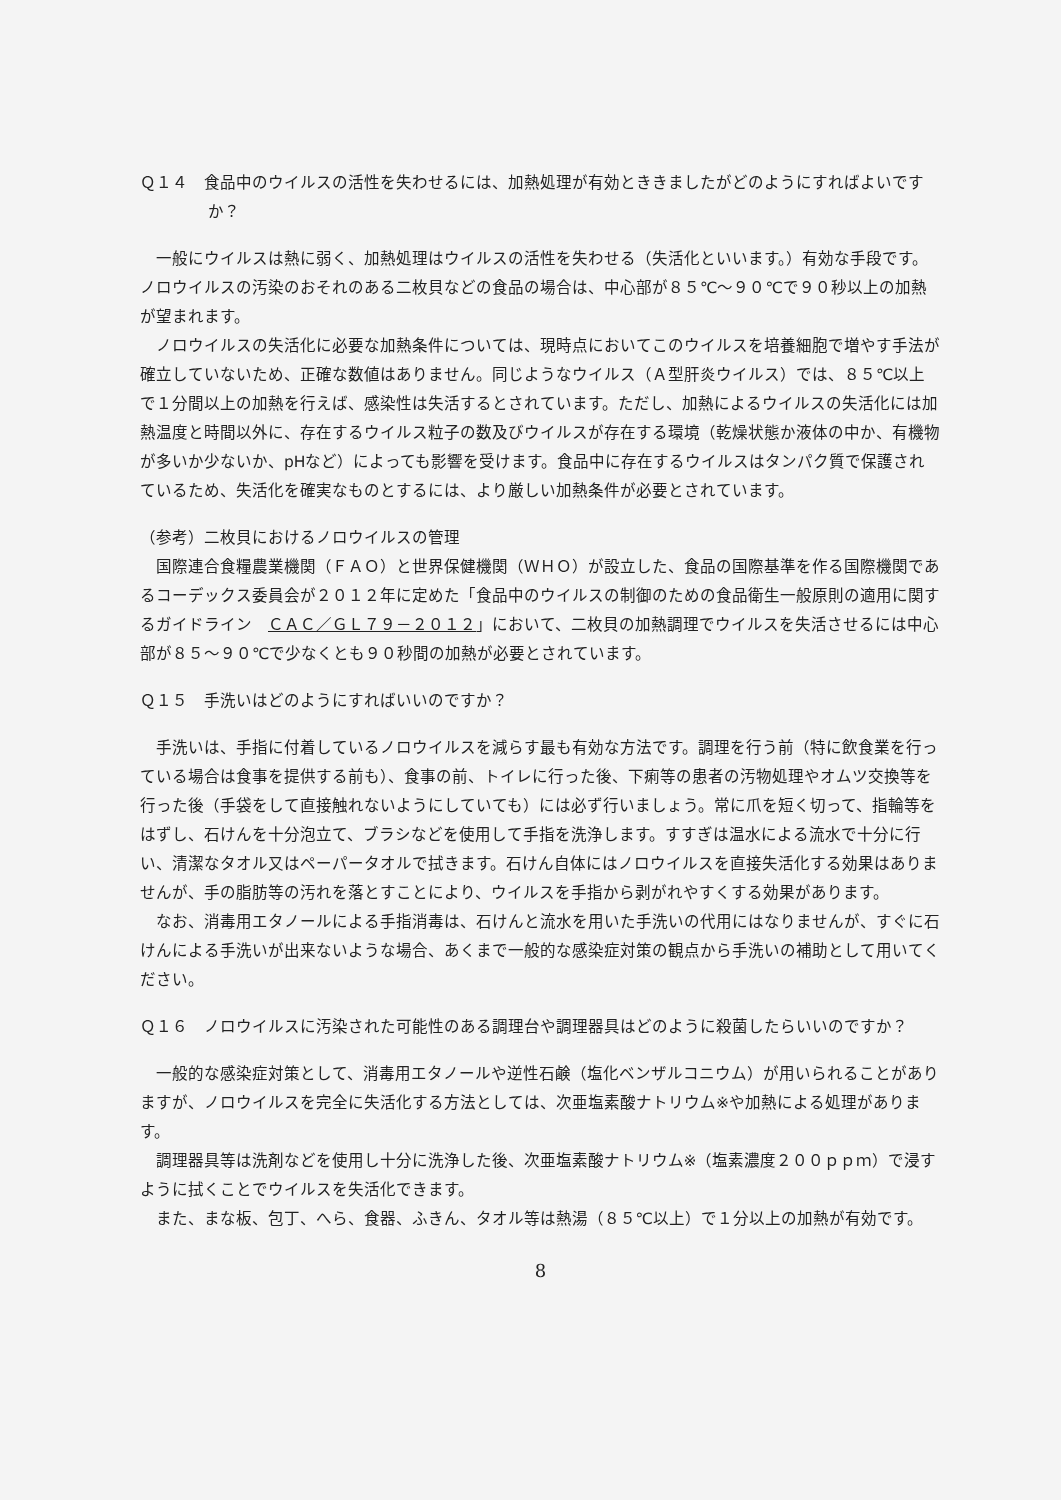Ｑ１４　食品中のウイルスの活性を失わせるには、加熱処理が有効とききましたがどのようにすればよいですか？
一般にウイルスは熱に弱く、加熱処理はウイルスの活性を失わせる（失活化といいます。）有効な手段です。ノロウイルスの汚染のおそれのある二枚貝などの食品の場合は、中心部が８５℃～９０℃で９０秒以上の加熱が望まれます。
ノロウイルスの失活化に必要な加熱条件については、現時点においてこのウイルスを培養細胞で増やす手法が確立していないため、正確な数値はありません。同じようなウイルス（Ａ型肝炎ウイルス）では、８５℃以上で１分間以上の加熱を行えば、感染性は失活するとされています。ただし、加熱によるウイルスの失活化には加熱温度と時間以外に、存在するウイルス粒子の数及びウイルスが存在する環境（乾燥状態か液体の中か、有機物が多いか少ないか、pHなど）によっても影響を受けます。食品中に存在するウイルスはタンパク質で保護されているため、失活化を確実なものとするには、より厳しい加熱条件が必要とされています。
（参考）二枚貝におけるノロウイルスの管理
国際連合食糧農業機関（ＦＡＯ）と世界保健機関（ＷＨＯ）が設立した、食品の国際基準を作る国際機関であるコーデックス委員会が２０１２年に定めた「食品中のウイルスの制御のための食品衛生一般原則の適用に関するガイドライン　ＣＡＣ／ＧＬ７９－２０１２」において、二枚貝の加熱調理でウイルスを失活させるには中心部が８５～９０℃で少なくとも９０秒間の加熱が必要とされています。
Ｑ１５　手洗いはどのようにすればいいのですか？
手洗いは、手指に付着しているノロウイルスを減らす最も有効な方法です。調理を行う前（特に飲食業を行っている場合は食事を提供する前も）、食事の前、トイレに行った後、下痢等の患者の汚物処理やオムツ交換等を行った後（手袋をして直接触れないようにしていても）には必ず行いましょう。常に爪を短く切って、指輪等をはずし、石けんを十分泡立て、ブラシなどを使用して手指を洗浄します。すすぎは温水による流水で十分に行い、清潔なタオル又はペーパータオルで拭きます。石けん自体にはノロウイルスを直接失活化する効果はありませんが、手の脂肪等の汚れを落とすことにより、ウイルスを手指から剥がれやすくする効果があります。
なお、消毒用エタノールによる手指消毒は、石けんと流水を用いた手洗いの代用にはなりませんが、すぐに石けんによる手洗いが出来ないような場合、あくまで一般的な感染症対策の観点から手洗いの補助として用いてください。
Ｑ１６　ノロウイルスに汚染された可能性のある調理台や調理器具はどのように殺菌したらいいのですか？
一般的な感染症対策として、消毒用エタノールや逆性石鹸（塩化ベンザルコニウム）が用いられることがありますが、ノロウイルスを完全に失活化する方法としては、次亜塩素酸ナトリウム※や加熱による処理があります。
調理器具等は洗剤などを使用し十分に洗浄した後、次亜塩素酸ナトリウム※（塩素濃度２００ｐｐｍ）で浸すように拭くことでウイルスを失活化できます。
また、まな板、包丁、へら、食器、ふきん、タオル等は熱湯（８５℃以上）で１分以上の加熱が有効です。
8